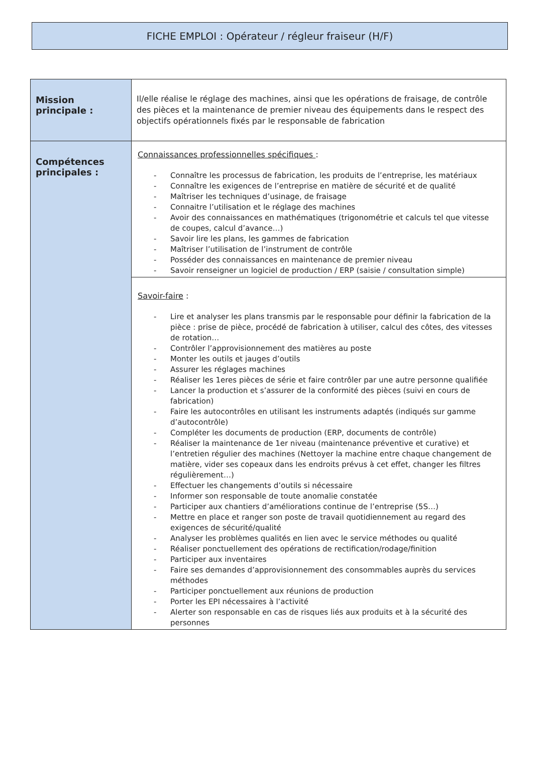FICHE EMPLOI : Opérateur / régleur fraiseur (H/F)
| Mission principale : | Il/elle réalise le réglage des machines, ainsi que les opérations de fraisage, de contrôle des pièces et la maintenance de premier niveau des équipements dans le respect des objectifs opérationnels fixés par le responsable de fabrication |
| Compétences principales : | Connaissances professionnelles spécifiques : - Connaître les processus de fabrication, les produits de l’entreprise, les matériaux - Connaître les exigences de l’entreprise en matière de sécurité et de qualité - Maîtriser les techniques d’usinage, de fraisage - Connaitre l’utilisation et le réglage des machines - Avoir des connaissances en mathématiques (trigonométrie et calculs tel que vitesse de coupes, calcul d’avance…) - Savoir lire les plans, les gammes de fabrication - Maîtriser l’utilisation de l’instrument de contrôle - Posséder des connaissances en maintenance de premier niveau - Savoir renseigner un logiciel de production / ERP (saisie / consultation simple) |
| | Savoir-faire : - Lire et analyser les plans transmis par le responsable pour définir la fabrication de la pièce : prise de pièce, procédé de fabrication à utiliser, calcul des côtes, des vitesses de rotation… - Contrôler l’approvisionnement des matières au poste - Monter les outils et jauges d’outils - Assurer les réglages machines - Réaliser les 1eres pièces de série et faire contrôler par une autre personne qualifiée - Lancer la production et s’assurer de la conformité des pièces (suivi en cours de fabrication) - Faire les autocontrôles en utilisant les instruments adaptés (indiqués sur gamme d’autocontrôle) - Compléter les documents de production (ERP, documents de contrôle) - Réaliser la maintenance de 1er niveau (maintenance préventive et curative) et l’entretien régulier des machines (Nettoyer la machine entre chaque changement de matière, vider ses copeaux dans les endroits prévus à cet effet, changer les filtres régulièrement…) - Effectuer les changements d’outils si nécessaire - Informer son responsable de toute anomalie constatée - Participer aux chantiers d’améliorations continue de l’entreprise (5S…) - Mettre en place et ranger son poste de travail quotidiennement au regard des exigences de sécurité/qualité - Analyser les problèmes qualités en lien avec le service méthodes ou qualité - Réaliser ponctuellement des opérations de rectification/rodage/finition - Participer aux inventaires - Faire ses demandes d’approvisionnement des consommables auprès du services méthodes - Participer ponctuellement aux réunions de production - Porter les EPI nécessaires à l’activité - Alerter son responsable en cas de risques liés aux produits et à la sécurité des personnes |